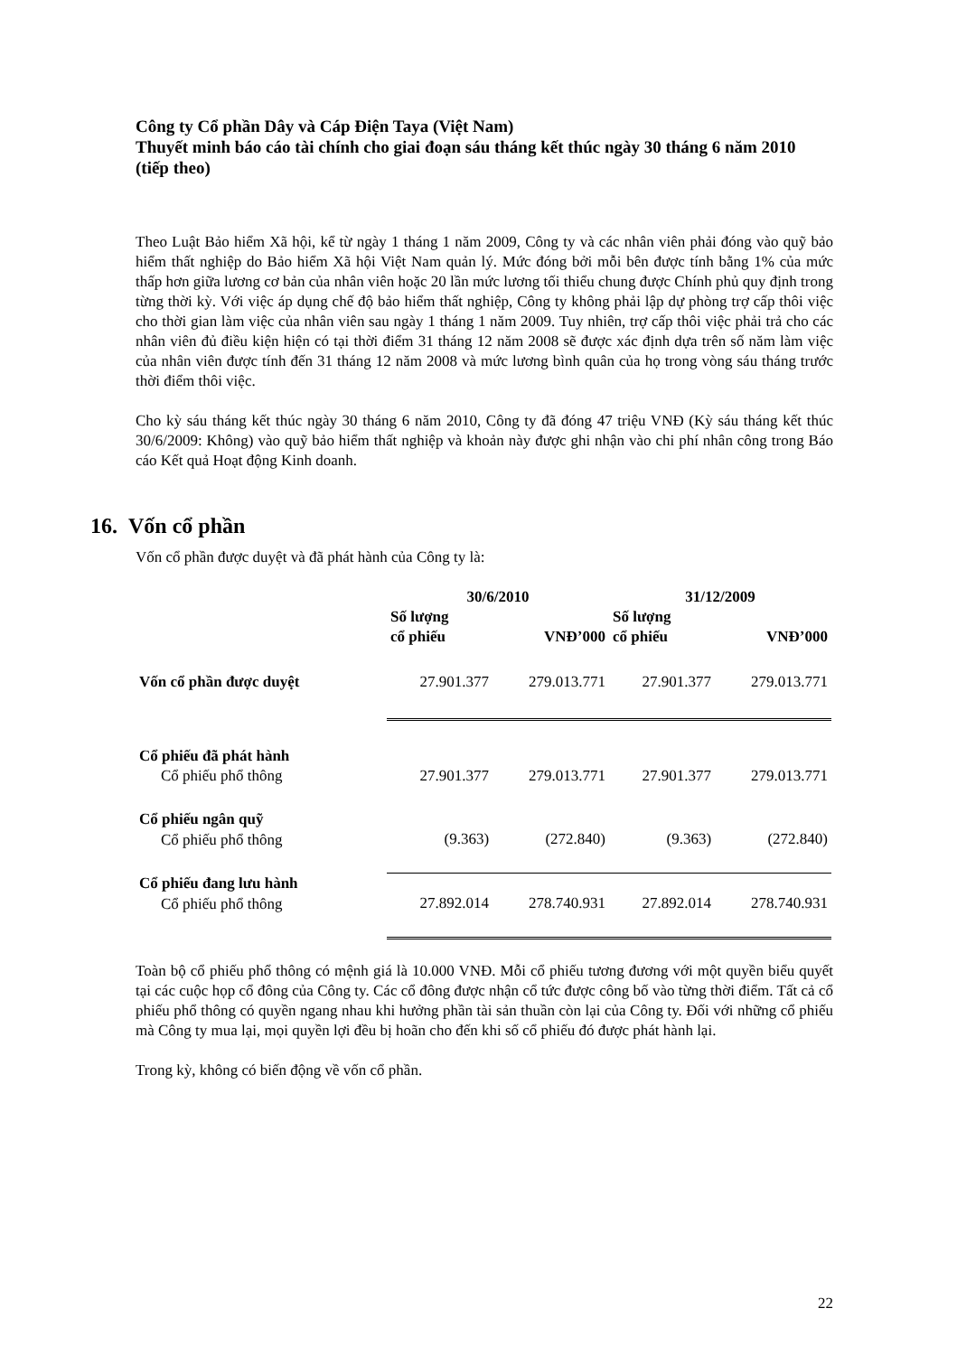Công ty Cổ phần Dây và Cáp Điện Taya (Việt Nam)
Thuyết minh báo cáo tài chính cho giai đoạn sáu tháng kết thúc ngày 30 tháng 6 năm 2010 (tiếp theo)
Theo Luật Bảo hiểm Xã hội, kể từ ngày 1 tháng 1 năm 2009, Công ty và các nhân viên phải đóng vào quỹ bảo hiểm thất nghiệp do Bảo hiểm Xã hội Việt Nam quản lý. Mức đóng bởi mỗi bên được tính bằng 1% của mức thấp hơn giữa lương cơ bản của nhân viên hoặc 20 lần mức lương tối thiểu chung được Chính phủ quy định trong từng thời kỳ. Với việc áp dụng chế độ bảo hiểm thất nghiệp, Công ty không phải lập dự phòng trợ cấp thôi việc cho thời gian làm việc của nhân viên sau ngày 1 tháng 1 năm 2009. Tuy nhiên, trợ cấp thôi việc phải trả cho các nhân viên đủ điều kiện hiện có tại thời điểm 31 tháng 12 năm 2008 sẽ được xác định dựa trên số năm làm việc của nhân viên được tính đến 31 tháng 12 năm 2008 và mức lương bình quân của họ trong vòng sáu tháng trước thời điểm thôi việc.
Cho kỳ sáu tháng kết thúc ngày 30 tháng 6 năm 2010, Công ty đã đóng 47 triệu VNĐ (Kỳ sáu tháng kết thúc 30/6/2009: Không) vào quỹ bảo hiểm thất nghiệp và khoản này được ghi nhận vào chi phí nhân công trong Báo cáo Kết quả Hoạt động Kinh doanh.
16. Vốn cổ phần
Vốn cổ phần được duyệt và đã phát hành của Công ty là:
| | 30/6/2010 | | 31/12/2009 | |
| --- | --- | --- | --- | --- |
| | Số lượng cổ phiếu | VNĐ’000 | Số lượng cổ phiếu | VNĐ’000 |
| Vốn cổ phần được duyệt | 27.901.377 | 279.013.771 | 27.901.377 | 279.013.771 |
| Cổ phiếu đã phát hành | | | | |
| Cổ phiếu phổ thông | 27.901.377 | 279.013.771 | 27.901.377 | 279.013.771 |
| Cổ phiếu ngân quỹ | | | | |
| Cổ phiếu phổ thông | (9.363) | (272.840) | (9.363) | (272.840) |
| Cổ phiếu đang lưu hành | | | | |
| Cổ phiếu phổ thông | 27.892.014 | 278.740.931 | 27.892.014 | 278.740.931 |
Toàn bộ cổ phiếu phổ thông có mệnh giá là 10.000 VNĐ. Mỗi cổ phiếu tương đương với một quyền biểu quyết tại các cuộc họp cổ đông của Công ty. Các cổ đông được nhận cổ tức được công bố vào từng thời điểm. Tất cả cổ phiếu phổ thông có quyền ngang nhau khi hưởng phần tài sản thuần còn lại của Công ty. Đối với những cổ phiếu mà Công ty mua lại, mọi quyền lợi đều bị hoãn cho đến khi số cổ phiếu đó được phát hành lại.
Trong kỳ, không có biến động về vốn cổ phần.
22